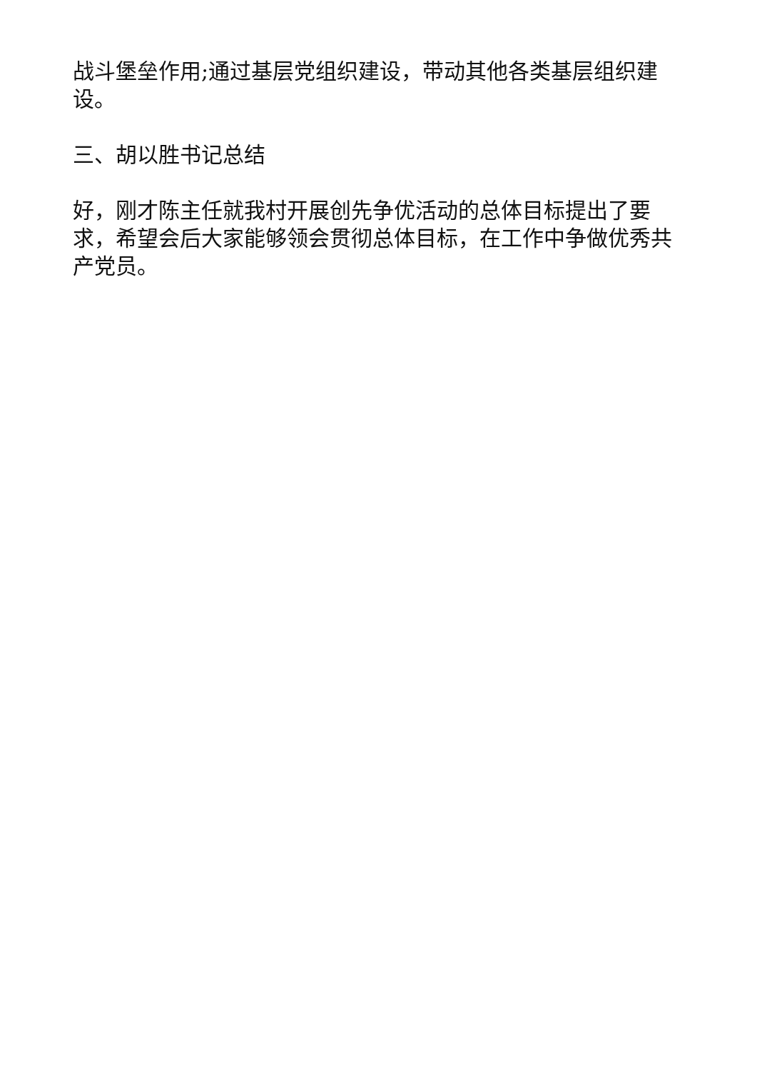战斗堡垒作用;通过基层党组织建设，带动其他各类基层组织建设。
三、胡以胜书记总结
好，刚才陈主任就我村开展创先争优活动的总体目标提出了要求，希望会后大家能够领会贯彻总体目标，在工作中争做优秀共产党员。